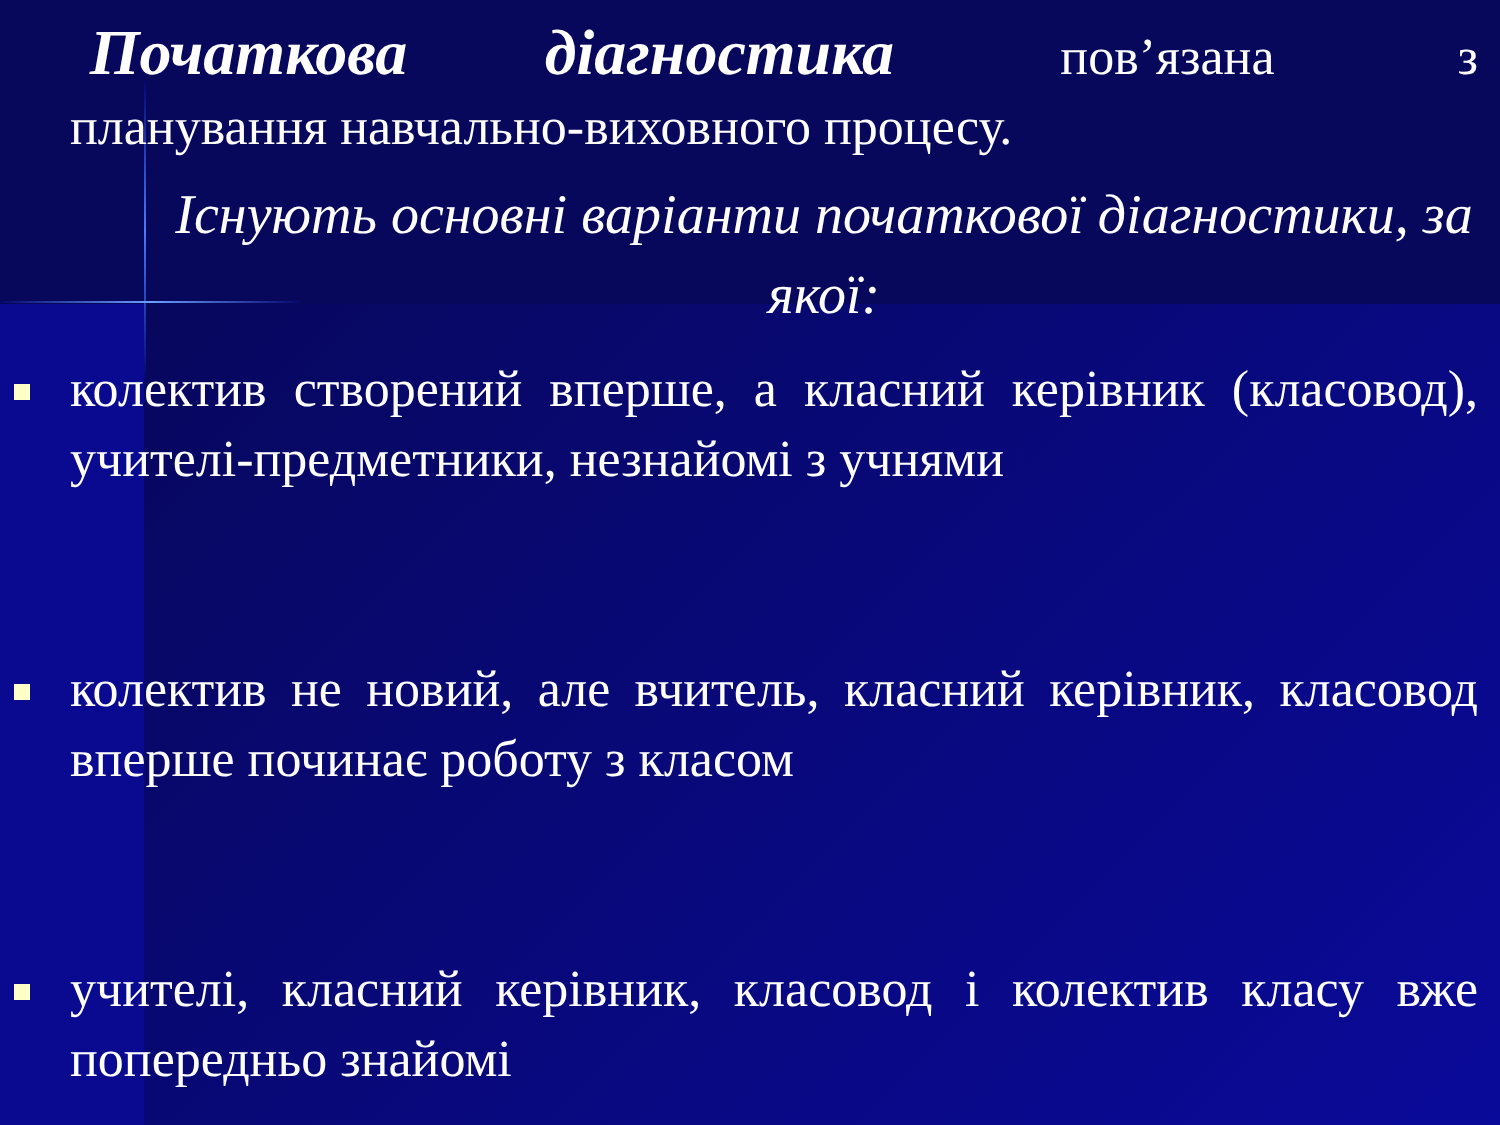Початкова діагностика пов’язана з планування навчально-виховного процесу.
Існують основні варіанти початкової діагностики, за якої:
колектив створений вперше, а класний керівник (класовод), учителі-предметники, незнайомі з учнями
колектив не новий, але вчитель, класний керівник, класовод вперше починає роботу з класом
учителі, класний керівник, класовод і колектив класу вже попередньо знайомі